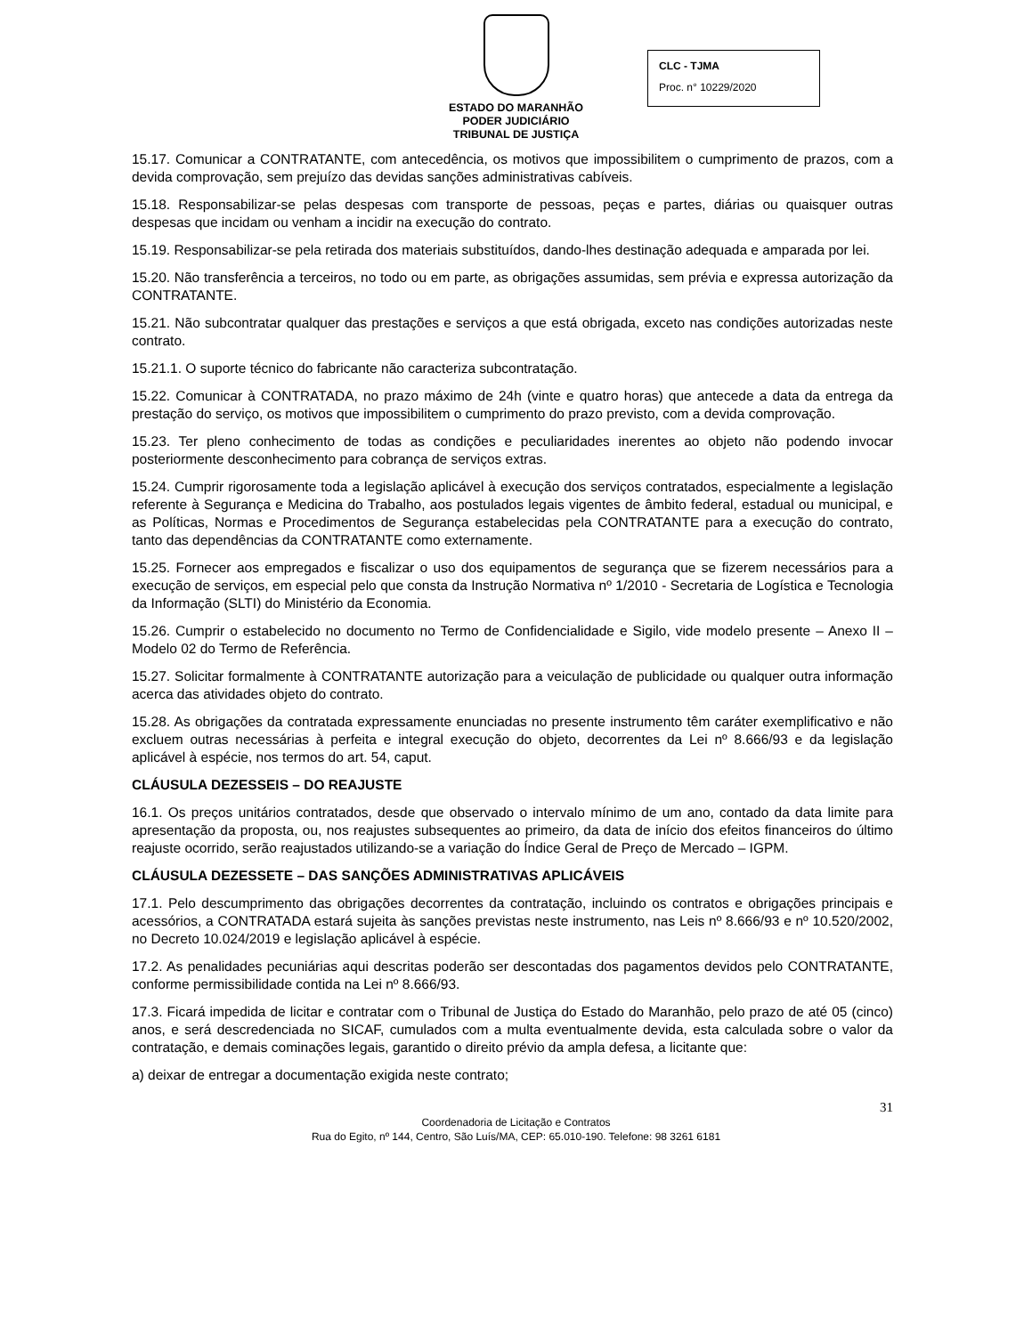ESTADO DO MARANHÃO
PODER JUDICIÁRIO
TRIBUNAL DE JUSTIÇA
CLC - TJMA
Proc. n° 10229/2020
15.17. Comunicar a CONTRATANTE, com antecedência, os motivos que impossibilitem o cumprimento de prazos, com a devida comprovação, sem prejuízo das devidas sanções administrativas cabíveis.
15.18. Responsabilizar-se pelas despesas com transporte de pessoas, peças e partes, diárias ou quaisquer outras despesas que incidam ou venham a incidir na execução do contrato.
15.19. Responsabilizar-se pela retirada dos materiais substituídos, dando-lhes destinação adequada e amparada por lei.
15.20. Não transferência a terceiros, no todo ou em parte, as obrigações assumidas, sem prévia e expressa autorização da CONTRATANTE.
15.21. Não subcontratar qualquer das prestações e serviços a que está obrigada, exceto nas condições autorizadas neste contrato.
15.21.1. O suporte técnico do fabricante não caracteriza subcontratação.
15.22. Comunicar à CONTRATADA, no prazo máximo de 24h (vinte e quatro horas) que antecede a data da entrega da prestação do serviço, os motivos que impossibilitem o cumprimento do prazo previsto, com a devida comprovação.
15.23. Ter pleno conhecimento de todas as condições e peculiaridades inerentes ao objeto não podendo invocar posteriormente desconhecimento para cobrança de serviços extras.
15.24. Cumprir rigorosamente toda a legislação aplicável à execução dos serviços contratados, especialmente a legislação referente à Segurança e Medicina do Trabalho, aos postulados legais vigentes de âmbito federal, estadual ou municipal, e as Políticas, Normas e Procedimentos de Segurança estabelecidas pela CONTRATANTE para a execução do contrato, tanto das dependências da CONTRATANTE como externamente.
15.25. Fornecer aos empregados e fiscalizar o uso dos equipamentos de segurança que se fizerem necessários para a execução de serviços, em especial pelo que consta da Instrução Normativa nº 1/2010 - Secretaria de Logística e Tecnologia da Informação (SLTI) do Ministério da Economia.
15.26. Cumprir o estabelecido no documento no Termo de Confidencialidade e Sigilo, vide modelo presente – Anexo II – Modelo 02 do Termo de Referência.
15.27. Solicitar formalmente à CONTRATANTE autorização para a veiculação de publicidade ou qualquer outra informação acerca das atividades objeto do contrato.
15.28. As obrigações da contratada expressamente enunciadas no presente instrumento têm caráter exemplificativo e não excluem outras necessárias à perfeita e integral execução do objeto, decorrentes da Lei nº 8.666/93 e da legislação aplicável à espécie, nos termos do art. 54, caput.
CLÁUSULA DEZESSEIS – DO REAJUSTE
16.1. Os preços unitários contratados, desde que observado o intervalo mínimo de um ano, contado da data limite para apresentação da proposta, ou, nos reajustes subsequentes ao primeiro, da data de início dos efeitos financeiros do último reajuste ocorrido, serão reajustados utilizando-se a variação do Índice Geral de Preço de Mercado – IGPM.
CLÁUSULA DEZESSETE – DAS SANÇÕES ADMINISTRATIVAS APLICÁVEIS
17.1. Pelo descumprimento das obrigações decorrentes da contratação, incluindo os contratos e obrigações principais e acessórios, a CONTRATADA estará sujeita às sanções previstas neste instrumento, nas Leis nº 8.666/93 e nº 10.520/2002, no Decreto 10.024/2019 e legislação aplicável à espécie.
17.2. As penalidades pecuniárias aqui descritas poderão ser descontadas dos pagamentos devidos pelo CONTRATANTE, conforme permissibilidade contida na Lei nº 8.666/93.
17.3. Ficará impedida de licitar e contratar com o Tribunal de Justiça do Estado do Maranhão, pelo prazo de até 05 (cinco) anos, e será descredenciada no SICAF, cumulados com a multa eventualmente devida, esta calculada sobre o valor da contratação, e demais cominações legais, garantido o direito prévio da ampla defesa, a licitante que:
a) deixar de entregar a documentação exigida neste contrato;
31
Coordenadoria de Licitação e Contratos
Rua do Egito, nº 144, Centro, São Luís/MA, CEP: 65.010-190. Telefone: 98 3261 6181